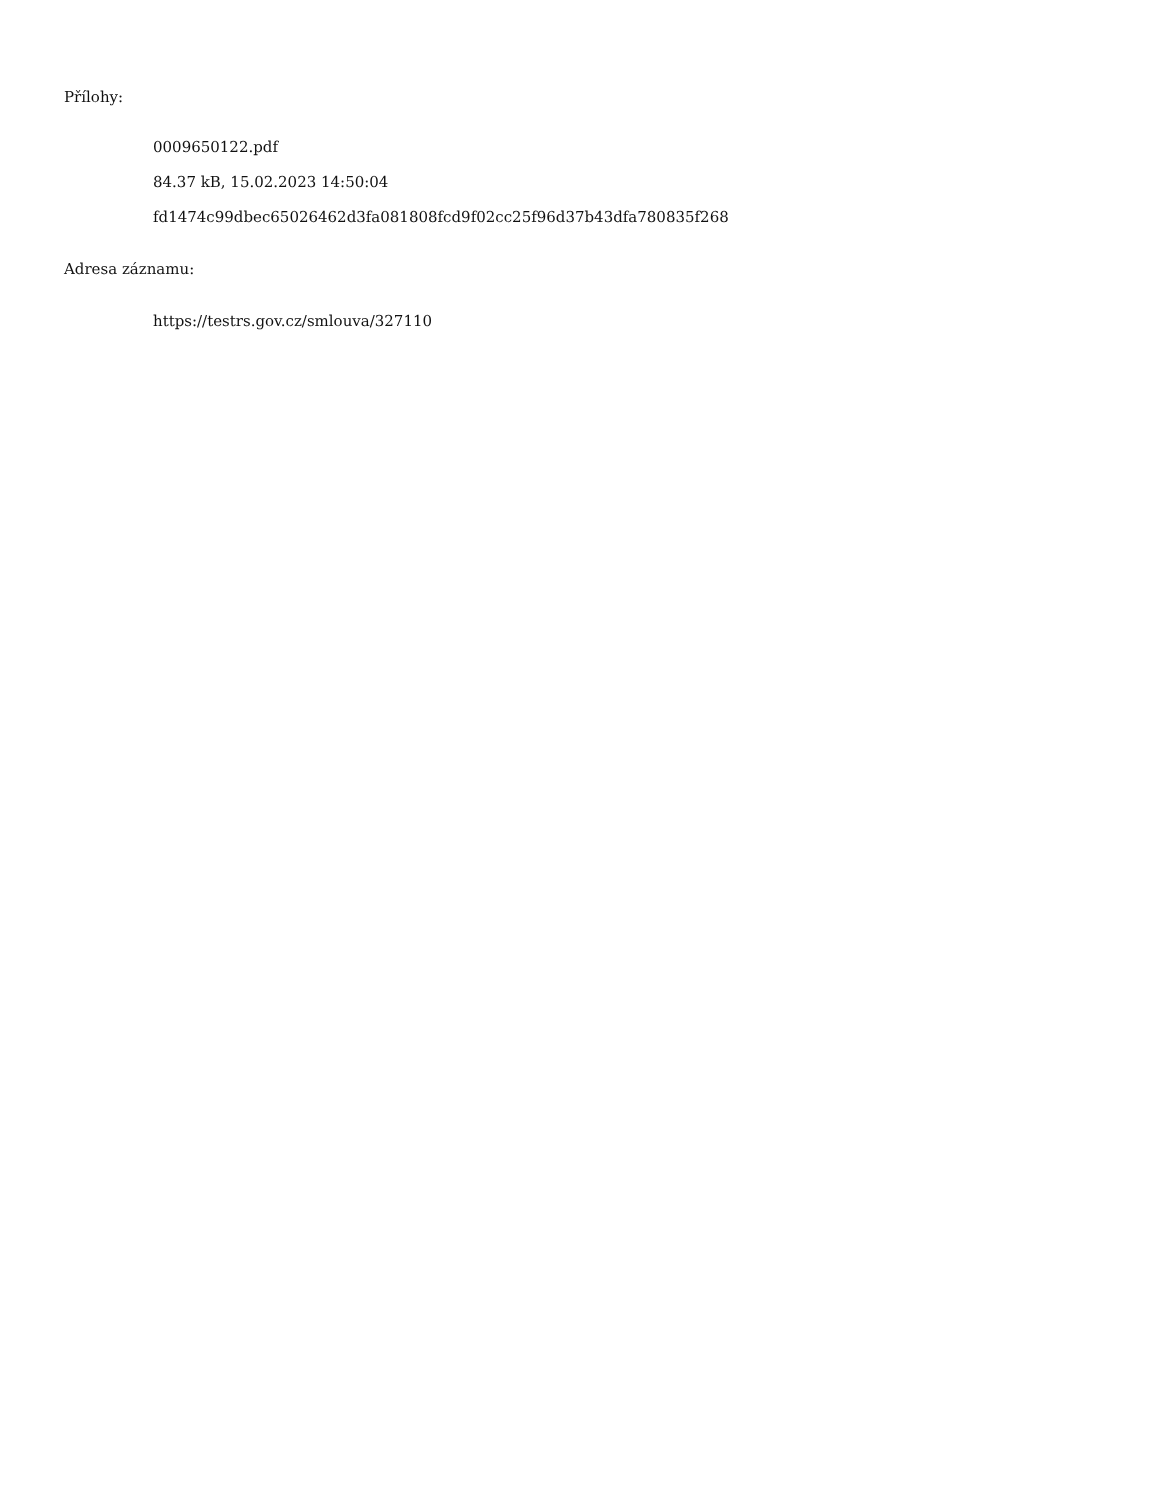Přílohy:
0009650122.pdf
84.37 kB, 15.02.2023 14:50:04
fd1474c99dbec65026462d3fa081808fcd9f02cc25f96d37b43dfa780835f268
Adresa záznamu:
https://testrs.gov.cz/smlouva/327110